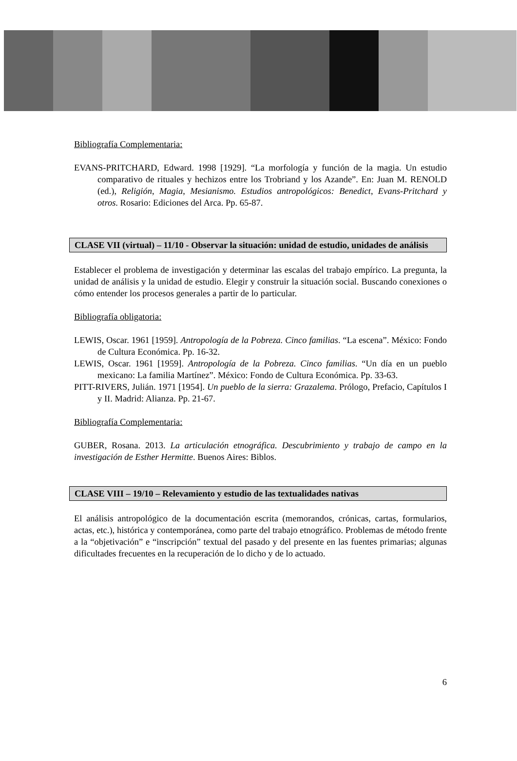Bibliografía Complementaria:
EVANS-PRITCHARD, Edward. 1998 [1929]. “La morfología y función de la magia. Un estudio comparativo de rituales y hechizos entre los Trobriand y los Azande”. En: Juan M. RENOLD (ed.), Religión, Magia, Mesianismo. Estudios antropológicos: Benedict, Evans-Pritchard y otros. Rosario: Ediciones del Arca. Pp. 65-87.
CLASE VII (virtual) – 11/10 - Observar la situación: unidad de estudio, unidades de análisis
Establecer el problema de investigación y determinar las escalas del trabajo empírico. La pregunta, la unidad de análisis y la unidad de estudio. Elegir y construir la situación social. Buscando conexiones o cómo entender los procesos generales a partir de lo particular.
Bibliografía obligatoria:
LEWIS, Oscar. 1961 [1959]. Antropología de la Pobreza. Cinco familias. “La escena”. México: Fondo de Cultura Económica. Pp. 16-32.
LEWIS, Oscar. 1961 [1959]. Antropología de la Pobreza. Cinco familias. “Un día en un pueblo mexicano: La familia Martínez”. México: Fondo de Cultura Económica. Pp. 33-63.
PITT-RIVERS, Julián. 1971 [1954]. Un pueblo de la sierra: Grazalema. Prólogo, Prefacio, Capítulos I y II. Madrid: Alianza. Pp. 21-67.
Bibliografía Complementaria:
GUBER, Rosana. 2013. La articulación etnográfica. Descubrimiento y trabajo de campo en la investigación de Esther Hermitte. Buenos Aires: Biblos.
CLASE VIII – 19/10 – Relevamiento y estudio de las textualidades nativas
El análisis antropológico de la documentación escrita (memorandos, crónicas, cartas, formularios, actas, etc.), histórica y contemporánea, como parte del trabajo etnográfico. Problemas de método frente a la “objetivación” e “inscripción” textual del pasado y del presente en las fuentes primarias; algunas dificultades frecuentes en la recuperación de lo dicho y de lo actuado.
6